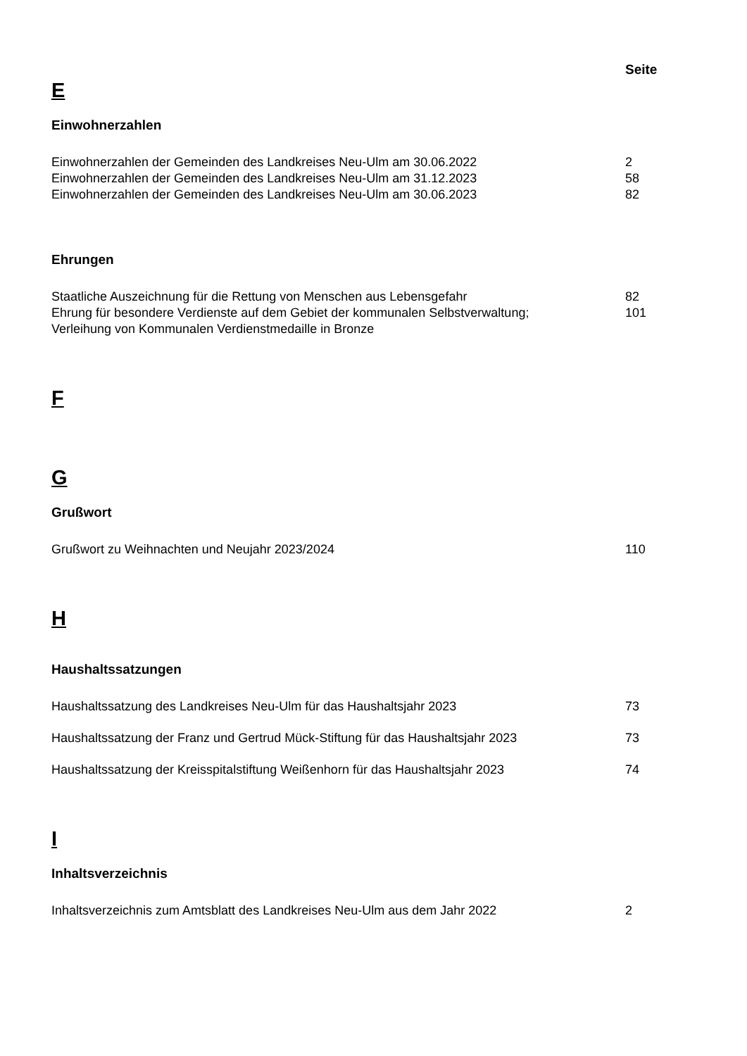Seite
E
Einwohnerzahlen
Einwohnerzahlen der Gemeinden des Landkreises Neu-Ulm am 30.06.2022 2
Einwohnerzahlen der Gemeinden des Landkreises Neu-Ulm am 31.12.2023 58
Einwohnerzahlen der Gemeinden des Landkreises Neu-Ulm am 30.06.2023 82
Ehrungen
Staatliche Auszeichnung für die Rettung von Menschen aus Lebensgefahr 82
Ehrung für besondere Verdienste auf dem Gebiet der kommunalen Selbstverwaltung;
Verleihung von Kommunalen Verdienstmedaille in Bronze
101
F
G
Grußwort
Grußwort zu Weihnachten und Neujahr 2023/2024 110
H
Haushaltssatzungen
Haushaltssatzung des Landkreises Neu-Ulm für das Haushaltsjahr 2023 73
Haushaltssatzung der Franz und Gertrud Mück-Stiftung für das Haushaltsjahr 2023
73
Haushaltssatzung der Kreisspitalstiftung Weißenhorn für das Haushaltsjahr 2023
74
I
Inhaltsverzeichnis
Inhaltsverzeichnis zum Amtsblatt des Landkreises Neu-Ulm aus dem Jahr 2022 2